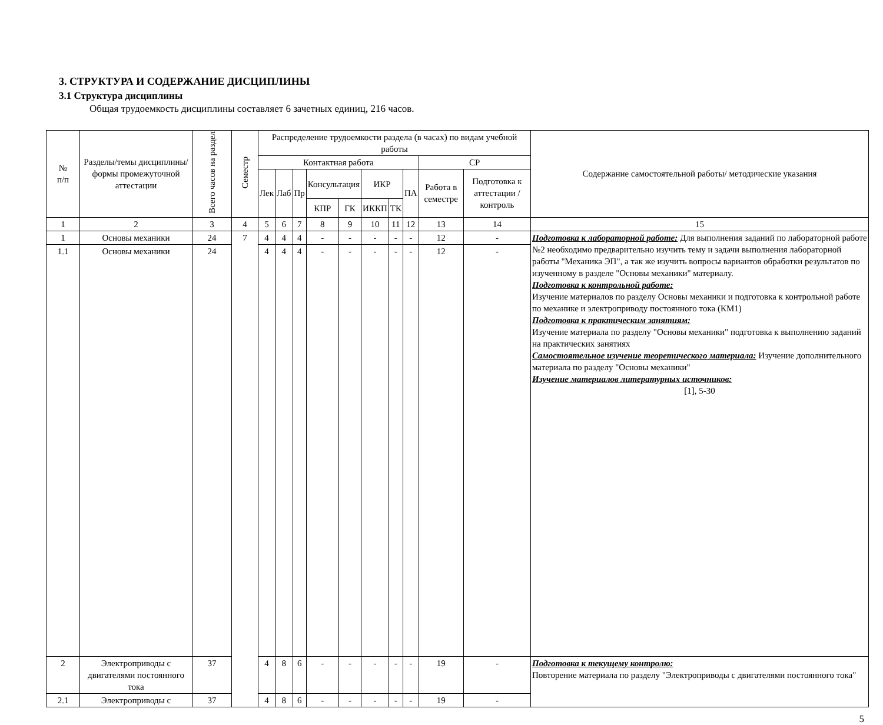3. СТРУКТУРА И СОДЕРЖАНИЕ ДИСЦИПЛИНЫ
3.1 Структура дисциплины
Общая трудоемкость дисциплины составляет 6 зачетных единиц, 216 часов.
| № п/п | Разделы/темы дисциплины/формы промежуточной аттестации | Всего часов на раздел | Семестр | Распределение трудоемкости раздела (в часах) по видам учебной работы | | | | | | | | | | Содержание самостоятельной работы/ методические указания |
| --- | --- | --- | --- | --- | --- | --- | --- | --- | --- | --- | --- | --- | --- | --- |
| | | | | Контактная работа | | | | | | | | СР | | |
| | | | | Лек | Лаб | Пр | Консультация | | ИКР | | ПА | Работа в семестре | Подготовка к аттестации /контроль | |
| | | | | | | | КПР | ГК | ИККП | ТК | | | | |
| 1 | 2 | 3 | 4 | 5 | 6 | 7 | 8 | 9 | 10 | 11 | 12 | 13 | 14 | 15 |
| 1 | Основы механики | 24 | 7 | 4 | 4 | 4 | - | - | - | - | - | 12 | - | Подготовка к лабораторной работе: Для выполнения заданий по лабораторной работе №2 необходимо предварительно изучить тему и задачи выполнения лабораторной работы "Механика ЭП", а так же изучить вопросы вариантов обработки результатов по изученному в разделе "Основы механики" материалу. Подготовка к контрольной работе: Изучение материалов по разделу Основы механики и подготовка к контрольной работе по механике и электроприводу постоянного тока (КМ1) Подготовка к практическим занятиям: Изучение материала по разделу "Основы механики" подготовка к выполнению заданий на практических занятиях Самостоятельное изучение теоретического материала: Изучение дополнительного материала по разделу "Основы механики" Изучение материалов литературных источников: [1], 5-30 |
| 1.1 | Основы механики | 24 | | 4 | 4 | 4 | - | - | - | - | - | 12 | - | |
| 2 | Электроприводы с двигателями постоянного тока | 37 | | 4 | 8 | 6 | - | - | - | - | - | 19 | - | Подготовка к текущему контролю: Повторение материала по разделу "Электроприводы с двигателями постоянного тока" |
| 2.1 | Электроприводы с | 37 | | 4 | 8 | 6 | - | - | - | - | - | 19 | - | |
5